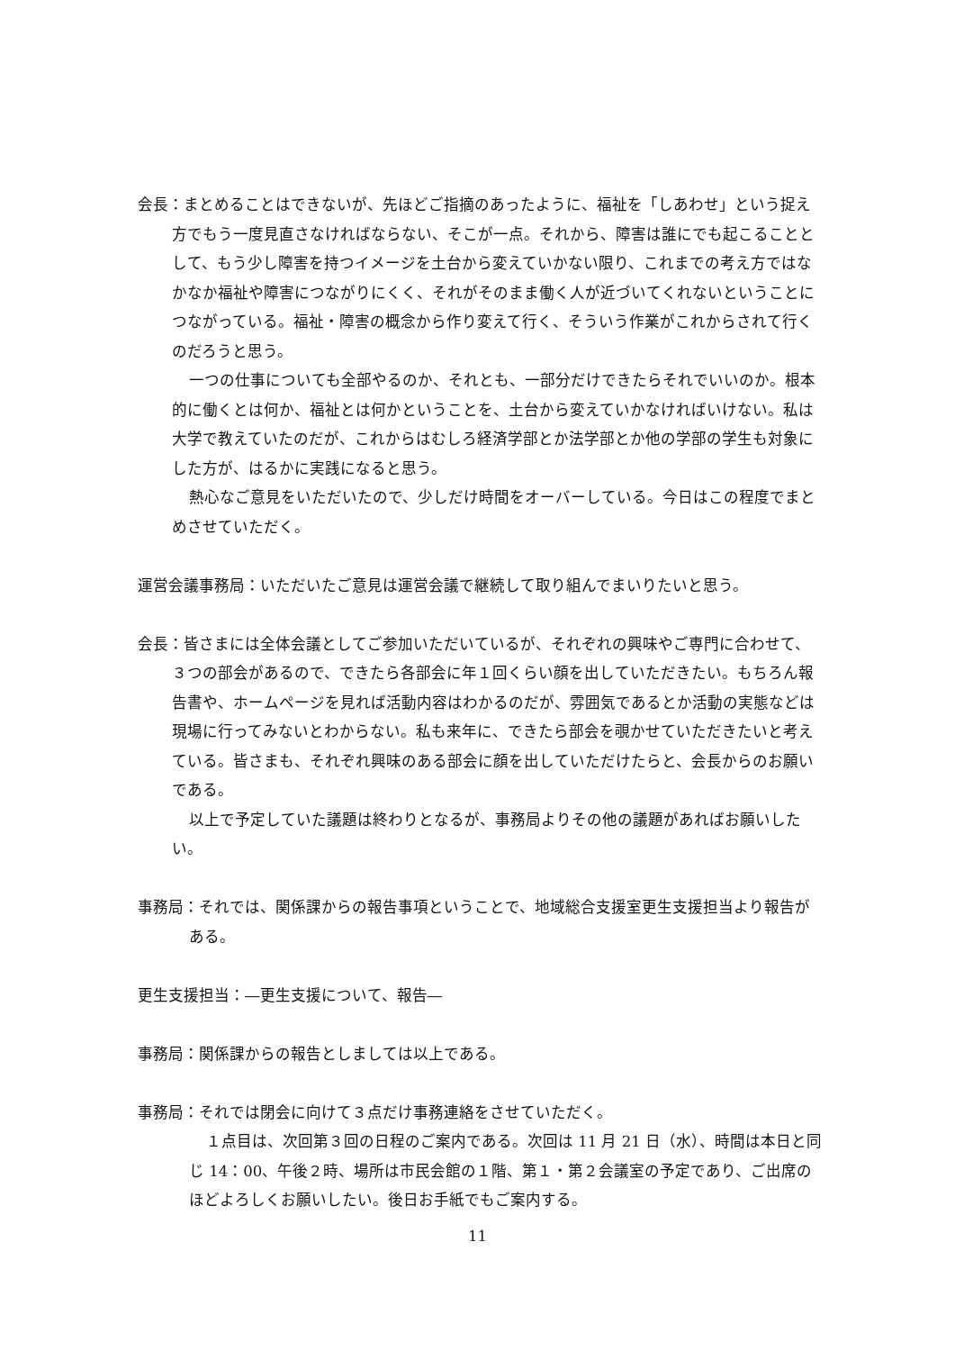会長：まとめることはできないが、先ほどご指摘のあったように、福祉を「しあわせ」という捉え方でもう一度見直さなければならない、そこが一点。それから、障害は誰にでも起こることとして、もう少し障害を持つイメージを土台から変えていかない限り、これまでの考え方ではなかなか福祉や障害につながりにくく、それがそのまま働く人が近づいてくれないということにつながっている。福祉・障害の概念から作り変えて行く、そういう作業がこれからされて行くのだろうと思う。
一つの仕事についても全部やるのか、それとも、一部分だけできたらそれでいいのか。根本的に働くとは何か、福祉とは何かということを、土台から変えていかなければいけない。私は大学で教えていたのだが、これからはむしろ経済学部とか法学部とか他の学部の学生も対象にした方が、はるかに実践になると思う。
熱心なご意見をいただいたので、少しだけ時間をオーバーしている。今日はこの程度でまとめさせていただく。
運営会議事務局：いただいたご意見は運営会議で継続して取り組んでまいりたいと思う。
会長：皆さまには全体会議としてご参加いただいているが、それぞれの興味やご専門に合わせて、３つの部会があるので、できたら各部会に年１回くらい顔を出していただきたい。もちろん報告書や、ホームページを見れば活動内容はわかるのだが、雰囲気であるとか活動の実態などは現場に行ってみないとわからない。私も来年に、できたら部会を覗かせていただきたいと考えている。皆さまも、それぞれ興味のある部会に顔を出していただけたらと、会長からのお願いである。
以上で予定していた議題は終わりとなるが、事務局よりその他の議題があればお願いしたい。
事務局：それでは、関係課からの報告事項ということで、地域総合支援室更生支援担当より報告がある。
更生支援担当：―更生支援について、報告―
事務局：関係課からの報告としましては以上である。
事務局：それでは閉会に向けて３点だけ事務連絡をさせていただく。
１点目は、次回第３回の日程のご案内である。次回は 11 月 21 日（水）、時間は本日と同じ 14：00、午後２時、場所は市民会館の１階、第１・第２会議室の予定であり、ご出席のほどよろしくお願いしたい。後日お手紙でもご案内する。
11